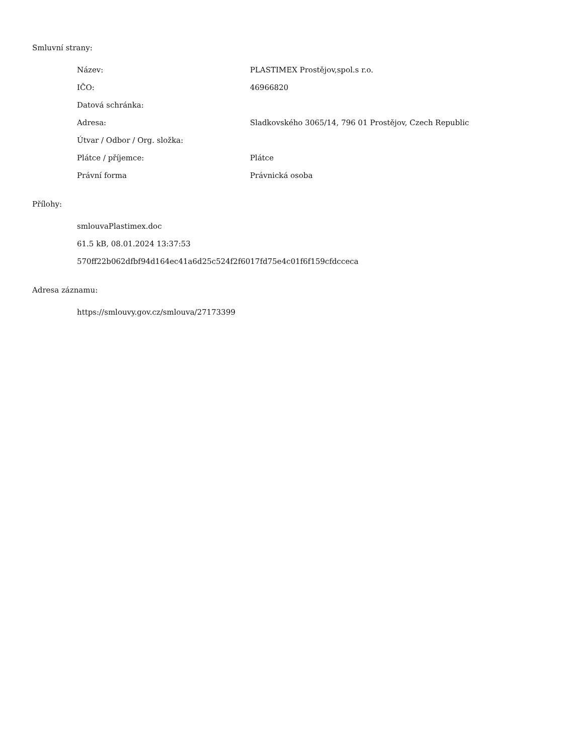Smluvní strany:
| Název: | PLASTIMEX Prostějov,spol.s r.o. |
| IČO: | 46966820 |
| Datová schránka: | |
| Adresa: | Sladkovského 3065/14, 796 01 Prostějov, Czech Republic |
| Útvar / Odbor / Org. složka: | |
| Plátce / příjemce: | Plátce |
| Právní forma | Právnická osoba |
Přílohy:
smlouvaPlastimex.doc
61.5 kB, 08.01.2024 13:37:53
570ff22b062dfbf94d164ec41a6d25c524f2f6017fd75e4c01f6f159cfdcceca
Adresa záznamu:
https://smlouvy.gov.cz/smlouva/27173399